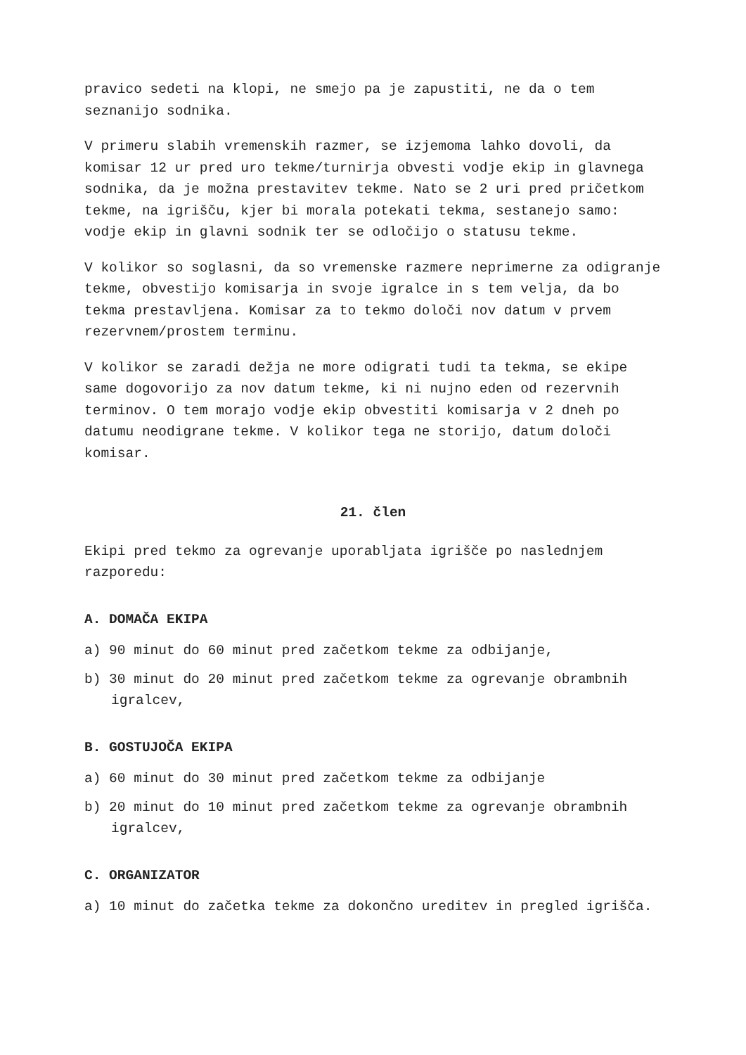pravico sedeti na klopi, ne smejo pa je zapustiti, ne da o tem seznanijo sodnika.
V primeru slabih vremenskih razmer, se izjemoma lahko dovoli, da komisar 12 ur pred uro tekme/turnirja obvesti vodje ekip in glavnega sodnika, da je možna prestavitev tekme. Nato se 2 uri pred pričetkom tekme, na igrišču, kjer bi morala potekati tekma, sestanejo samo: vodje ekip in glavni sodnik ter se odločijo o statusu tekme.
V kolikor so soglasni, da so vremenske razmere neprimerne za odigranje tekme, obvestijo komisarja in svoje igralce in s tem velja, da bo tekma prestavljena. Komisar za to tekmo določi nov datum v prvem rezervnem/prostem terminu.
V kolikor se zaradi dežja ne more odigrati tudi ta tekma, se ekipe same dogovorijo za nov datum tekme, ki ni nujno eden od rezervnih terminov. O tem morajo vodje ekip obvestiti komisarja v 2 dneh po datumu neodigrane tekme. V kolikor tega ne storijo, datum določi komisar.
21. člen
Ekipi pred tekmo za ogrevanje uporabljata igrišče po naslednjem razporedu:
A. DOMAČA EKIPA
a) 90 minut do 60 minut pred začetkom tekme za odbijanje,
b) 30 minut do 20 minut pred začetkom tekme za ogrevanje obrambnih igralcev,
B. GOSTUJOČA EKIPA
a) 60 minut do 30 minut pred začetkom tekme za odbijanje
b) 20 minut do 10 minut pred začetkom tekme za ogrevanje obrambnih igralcev,
C. ORGANIZATOR
a) 10 minut do začetka tekme za dokončno ureditev in pregled igrišča.